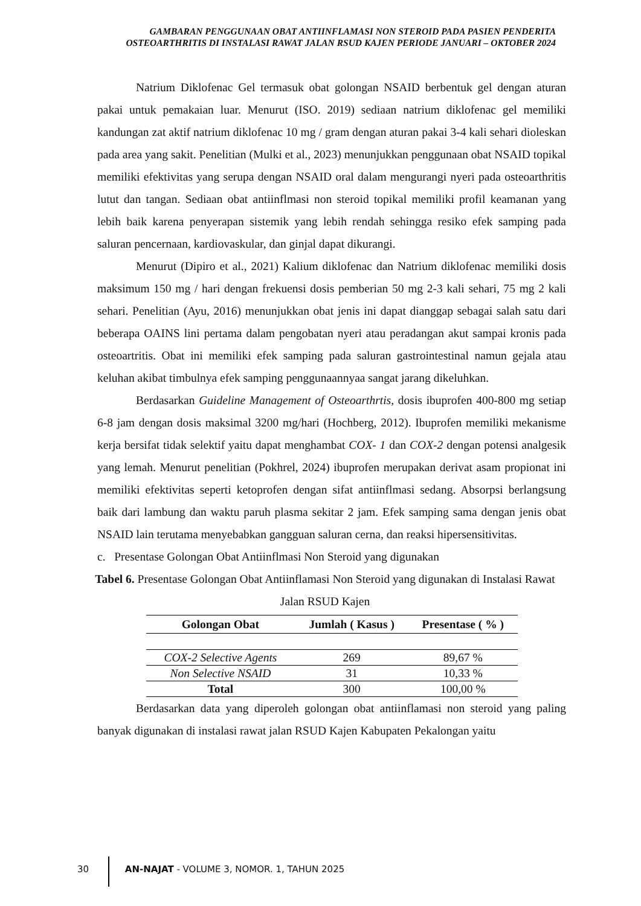GAMBARAN PENGGUNAAN OBAT ANTIINFLAMASI NON STEROID PADA PASIEN PENDERITA OSTEOARTHRITIS DI INSTALASI RAWAT JALAN RSUD KAJEN PERIODE JANUARI – OKTOBER 2024
Natrium Diklofenac Gel termasuk obat golongan NSAID berbentuk gel dengan aturan pakai untuk pemakaian luar. Menurut (ISO. 2019) sediaan natrium diklofenac gel memiliki kandungan zat aktif natrium diklofenac 10 mg / gram dengan aturan pakai 3-4 kali sehari dioleskan pada area yang sakit. Penelitian (Mulki et al., 2023) menunjukkan penggunaan obat NSAID topikal memiliki efektivitas yang serupa dengan NSAID oral dalam mengurangi nyeri pada osteoarthritis lutut dan tangan. Sediaan obat antiinflmasi non steroid topikal memiliki profil keamanan yang lebih baik karena penyerapan sistemik yang lebih rendah sehingga resiko efek samping pada saluran pencernaan, kardiovaskular, dan ginjal dapat dikurangi.
Menurut (Dipiro et al., 2021) Kalium diklofenac dan Natrium diklofenac memiliki dosis maksimum 150 mg / hari dengan frekuensi dosis pemberian 50 mg 2-3 kali sehari, 75 mg 2 kali sehari. Penelitian (Ayu, 2016) menunjukkan obat jenis ini dapat dianggap sebagai salah satu dari beberapa OAINS lini pertama dalam pengobatan nyeri atau peradangan akut sampai kronis pada osteoartritis. Obat ini memiliki efek samping pada saluran gastrointestinal namun gejala atau keluhan akibat timbulnya efek samping penggunaannyaa sangat jarang dikeluhkan.
Berdasarkan Guideline Management of Osteoarthrtis, dosis ibuprofen 400-800 mg setiap 6-8 jam dengan dosis maksimal 3200 mg/hari (Hochberg, 2012). Ibuprofen memiliki mekanisme kerja bersifat tidak selektif yaitu dapat menghambat COX- 1 dan COX-2 dengan potensi analgesik yang lemah. Menurut penelitian (Pokhrel, 2024) ibuprofen merupakan derivat asam propionat ini memiliki efektivitas seperti ketoprofen dengan sifat antiinflmasi sedang. Absorpsi berlangsung baik dari lambung dan waktu paruh plasma sekitar 2 jam. Efek samping sama dengan jenis obat NSAID lain terutama menyebabkan gangguan saluran cerna, dan reaksi hipersensitivitas.
c. Presentase Golongan Obat Antiinflmasi Non Steroid yang digunakan
Tabel 6. Presentase Golongan Obat Antiinflamasi Non Steroid yang digunakan di Instalasi Rawat Jalan RSUD Kajen
| Golongan Obat | Jumlah ( Kasus ) | Presentase ( % ) |
| --- | --- | --- |
| COX-2 Selective Agents | 269 | 89,67 % |
| Non Selective NSAID | 31 | 10,33 % |
| Total | 300 | 100,00 % |
Berdasarkan data yang diperoleh golongan obat antiinflamasi non steroid yang paling banyak digunakan di instalasi rawat jalan RSUD Kajen Kabupaten Pekalongan yaitu
30 AN-NAJAT - VOLUME 3, NOMOR. 1, TAHUN 2025